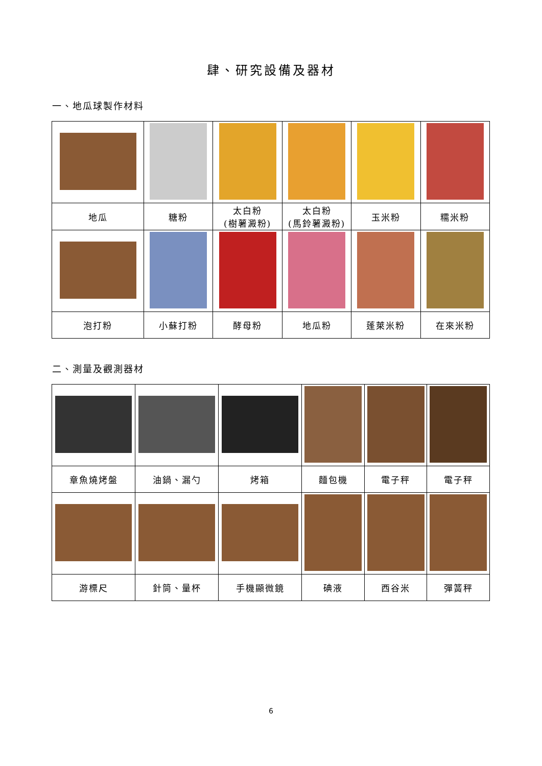肆、研究設備及器材
一、地瓜球製作材料
| 地瓜 | 糖粉 | 太白粉 (樹薯澱粉) | 太白粉 (馬鈴薯澱粉) | 玉米粉 | 糯米粉 |
| 泡打粉 | 小蘇打粉 | 酵母粉 | 地瓜粉 | 蓬萊米粉 | 在來米粉 |
二、測量及觀測器材
| 章魚燒烤盤 | 油鍋、漏勺 | 烤箱 | 麵包機 | 電子秤 | 電子秤 |
| 游標尺 | 針筒、量杯 | 手機顯微鏡 | 碘液 | 西谷米 | 彈簧秤 |
6